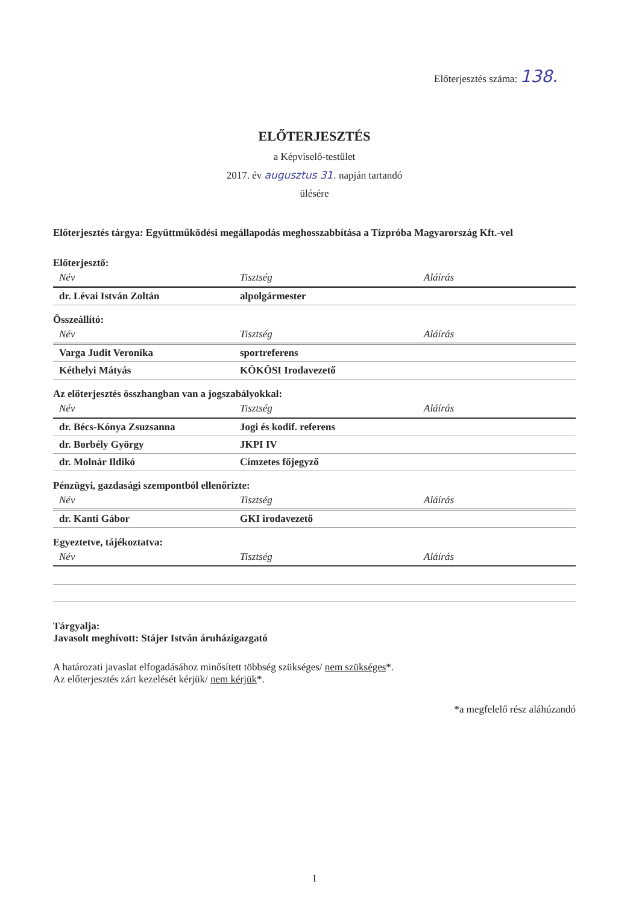Előterjesztés száma: 138.
ELŐTERJESZTÉS
a Képviselő-testület
2017. év augusztus 31. napján tartandó
ülésére
Előterjesztés tárgya: Együttműködési megállapodás meghosszabbítása a Tízpróba Magyarország Kft.-vel
Előterjesztő:
| Név | Tisztség | Aláírás |
| dr. Lévai István Zoltán | alpolgármester | |
Összeállító:
| Név | Tisztség | Aláírás |
| Varga Judit Veronika | sportreferens | |
| Kéthelyi Mátyás | KÖKÖSI Irodavezető | |
Az előterjesztés összhangban van a jogszabályokkal:
| Név | Tisztség | Aláírás |
| dr. Bécs-Kónya Zsuzsanna | Jogi és kodif. referens | |
| dr. Borbély György | JKPI IV | |
| dr. Molnár Ildikó | Címzetes főjegyző | |
Pénzügyi, gazdasági szempontból ellenőrizte:
| Név | Tisztség | Aláírás |
| dr. Kanti Gábor | GKI irodavezető | |
Egyeztetve, tájékoztatva:
| Név | Tisztség | Aláírás |
Tárgyalja:
Javasolt meghívott: Stájer István áruházigazgató
A határozati javaslat elfogadásához minősített többség szükséges/ nem szükséges*.
Az előterjesztés zárt kezelését kérjük/ nem kérjük*.
*a megfelelő rész aláhúzandó
1